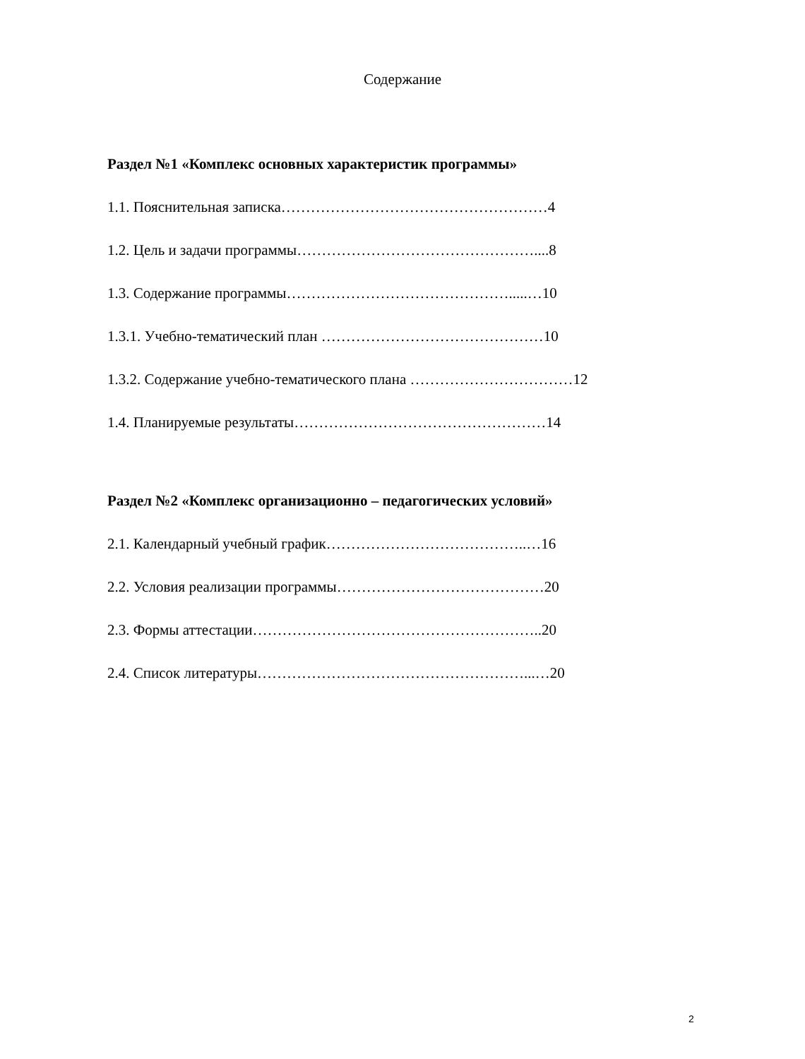Содержание
Раздел №1 «Комплекс основных характеристик программы»
1.1. Пояснительная записка………………………………………………4
1.2. Цель и задачи программы…………………………………………....8
1.3. Содержание программы……………………………………….....…10
1.3.1. Учебно-тематический план ………………………………………10
1.3.2. Содержание учебно-тематического плана ……………………………12
1.4. Планируемые результаты……………………………………………14
Раздел №2 «Комплекс организационно – педагогических условий»
2.1. Календарный учебный график…………………………………..…16
2.2. Условия реализации программы……………………………………20
2.3. Формы аттестации…………………………………………………..20
2.4. Список литературы………………………………………………...…20
2